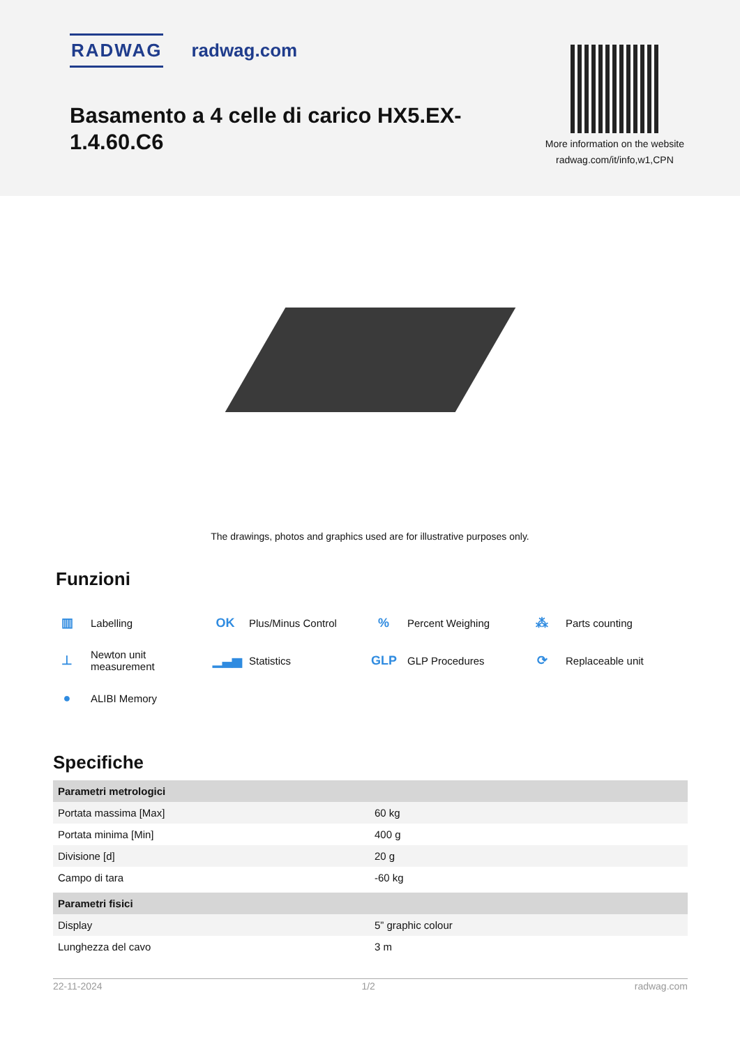RADWAG radwag.com
Basamento a 4 celle di carico HX5.EX-1.4.60.C6
More information on the website
radwag.com/it/info,w1,CPN
The drawings, photos and graphics used are for illustrative purposes only.
Funzioni
▥ Labelling
OK Plus/Minus Control
% Percent Weighing
⁂ Parts counting
⊥ Newton unit
measurement
▁▃▅ Statistics
GLP GLP Procedures
⟳ Replaceable unit
● ALIBI Memory
Specifiche
| Parametri metrologici | |
| --- | --- |
| Portata massima [Max] | 60 kg |
| Portata minima [Min] | 400 g |
| Divisione [d] | 20 g |
| Campo di tara | -60 kg |
| Parametri fisici | |
| Display | 5” graphic colour |
| Lunghezza del cavo | 3 m |
22-11-2024 1/2 radwag.com